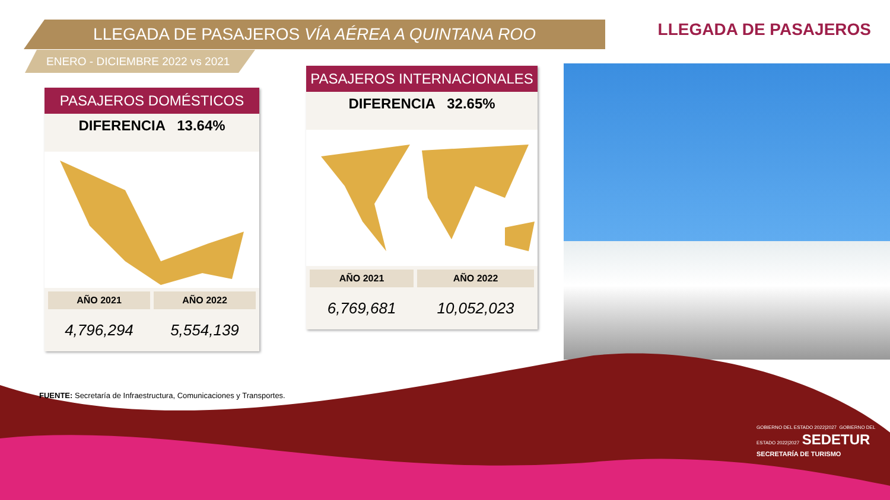LLEGADA DE PASAJEROS VÍA AÉREA A QUINTANA ROO
ENERO - DICIEMBRE 2022 vs 2021
LLEGADA DE PASAJEROS
PASAJEROS DOMÉSTICOS
DIFERENCIA 13.64%
| AÑO 2021 | AÑO 2022 |
| --- | --- |
| 4,796,294 | 5,554,139 |
PASAJEROS INTERNACIONALES
DIFERENCIA 32.65%
| AÑO 2021 | AÑO 2022 |
| --- | --- |
| 6,769,681 | 10,052,023 |
FUENTE: Secretaría de Infraestructura, Comunicaciones y Transportes.
GOBIERNO DEL ESTADO 2022|2027 GOBIERNO DEL ESTADO 2022|2027 SEDETUR
SECRETARÍA DE TURISMO